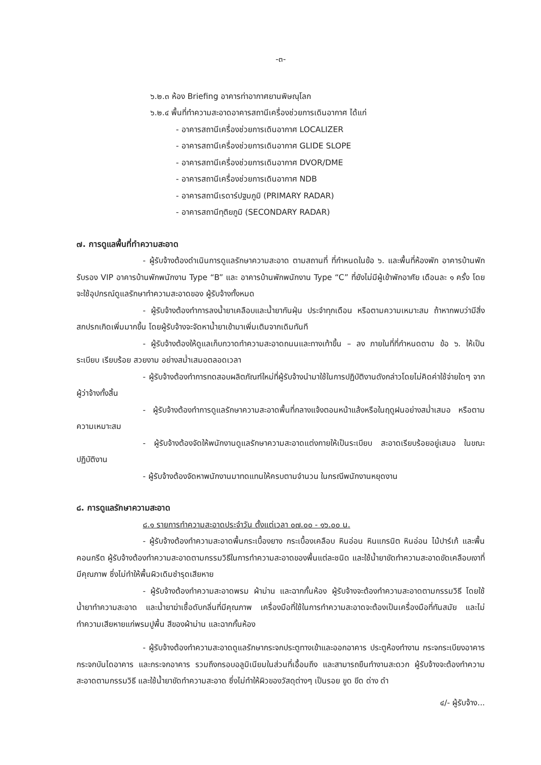-๓-
๖.๒.๓ ห้อง Briefing อาคารท่าอากาศยานพิษณุโลก
๖.๒.๔ พื้นที่ทำความสะอาดอาคารสถานีเครื่องช่วยการเดินอากาศ ได้แก่
- อาคารสถานีเครื่องช่วยการเดินอากาศ LOCALIZER
- อาคารสถานีเครื่องช่วยการเดินอากาศ GLIDE SLOPE
- อาคารสถานีเครื่องช่วยการเดินอากาศ DVOR/DME
- อาคารสถานีเครื่องช่วยการเดินอากาศ NDB
- อาคารสถานีเรดาร์ปฐมภูมิ (PRIMARY RADAR)
- อาคารสถานีทุติยภูมิ (SECONDARY RADAR)
๗. การดูแลพื้นที่ทำความสะอาด
- ผู้รับจ้างต้องดำเนินการดูแลรักษาความสะอาด ตามสถานที่ ที่กำหนดในข้อ ๖. และพื้นที่ห้องพัก อาคารบ้านพักรับรอง VIP อาคารบ้านพักพนักงาน Type “B” และ อาคารบ้านพักพนักงาน Type “C” ที่ยังไม่มีผู้เข้าพักอาศัย เดือนละ ๑ ครั้ง โดยจะใช้อุปกรณ์ดูแลรักษาทำความสะอาดของ ผู้รับจ้างทั้งหมด
- ผู้รับจ้างต้องทำการลงน้ำยาเคลือบและน้ำยากันฝุ่น ประจำทุกเดือน หรือตามความเหมาะสม ถ้าหากพบว่ามีสิ่งสกปรกเกิดเพิ่มมากขึ้น โดยผู้รับจ้างจะจัดหาน้ำยาเข้ามาเพิ่มเติมจากเดิมทันที
- ผู้รับจ้างต้องให้ดูแลเก็บกวาดทำความสะอาดถนนและทางเท้าขึ้น – ลง ภายในที่ที่กำหนดตาม ข้อ ๖. ให้เป็นระเบียบ เรียบร้อย สวยงาม อย่างสม่ำเสมอตลอดเวลา
- ผู้รับจ้างต้องทำการทดสอบผลิตภัณฑ์ใหม่ที่ผู้รับจ้างนำมาใช้ในการปฏิบัติงานดังกล่าวโดยไม่คิดค่าใช้จ่ายใดๆ จากผู้ว่าจ้างทั้งสิ้น
- ผู้รับจ้างต้องทำการดูแลรักษาความสะอาดพื้นที่กลางแจ้งตอนหน้าแล้งหรือในฤดูฝนอย่างสม่ำเสมอ หรือตามความเหมาะสม
- ผู้รับจ้างต้องจัดให้พนักงานดูแลรักษาความสะอาดแต่งกายให้เป็นระเบียบ สะอาดเรียบร้อยอยู่เสมอ ในขณะปฏิบัติงาน
- ผู้รับจ้างต้องจัดหาพนักงานมาทดแทนให้ครบตามจำนวน ในกรณีพนักงานหยุดงาน
๘. การดูแลรักษาความสะอาด
๘.๑ รายการทำความสะอาดประจำวัน ตั้งแต่เวลา ๐๗.๐๐ - ๑๖.๐๐ น.
- ผู้รับจ้างต้องทำความสะอาดพื้นกระเบื้องยาง กระเบื้องเคลือบ หินอ่อน หินแกรนิต หินอ่อน ไม้ปาร์เก้ และพื้นคอนกรีต ผู้รับจ้างต้องทำความสะอาดตามกรรมวิธีในการทำความสะอาดของพื้นแต่ละชนิด และใช้น้ำยาขัดทำความสะอาดขัดเคลือบเงาที่มีคุณภาพ ซึ่งไม่ทำให้พื้นผิวเดิมชำรุดเสียหาย
- ผู้รับจ้างต้องทำความสะอาดพรม ผ้าม่าน และฉากกั้นห้อง ผู้รับจ้างจะต้องทำความสะอาดตามกรรมวิธี โดยใช้น้ำยาทำความสะอาด และน้ำยาฆ่าเชื้อดับกลิ่นที่มีคุณภาพ เครื่องมือที่ใช้ในการทำความสะอาดจะต้องเป็นเครื่องมือที่ทันสมัย และไม่ทำความเสียหายแก่พรมปูพื้น สีของผ้าม่าน และฉากกั้นห้อง
- ผู้รับจ้างต้องทำความสะอาดดูแลรักษากระจกประตูทางเข้าและออกอาคาร ประตูห้องทำงาน กระจกระเบียงอาคาร กระจกบันไดอาคาร และกระจกอาคาร รวมถึงกรอบอลูมิเนียมในส่วนที่เอื้อมถึง และสามารถยืนทำงานสะดวก ผู้รับจ้างจะต้องทำความสะอาดตามกรรมวิธี และใช้น้ำยาขัดทำความสะอาด ซึ่งไม่ทำให้ผิวของวัสดุต่างๆ เป็นรอย ขูด ขีด ด่าง ดำ
๔/- ผู้รับจ้าง...